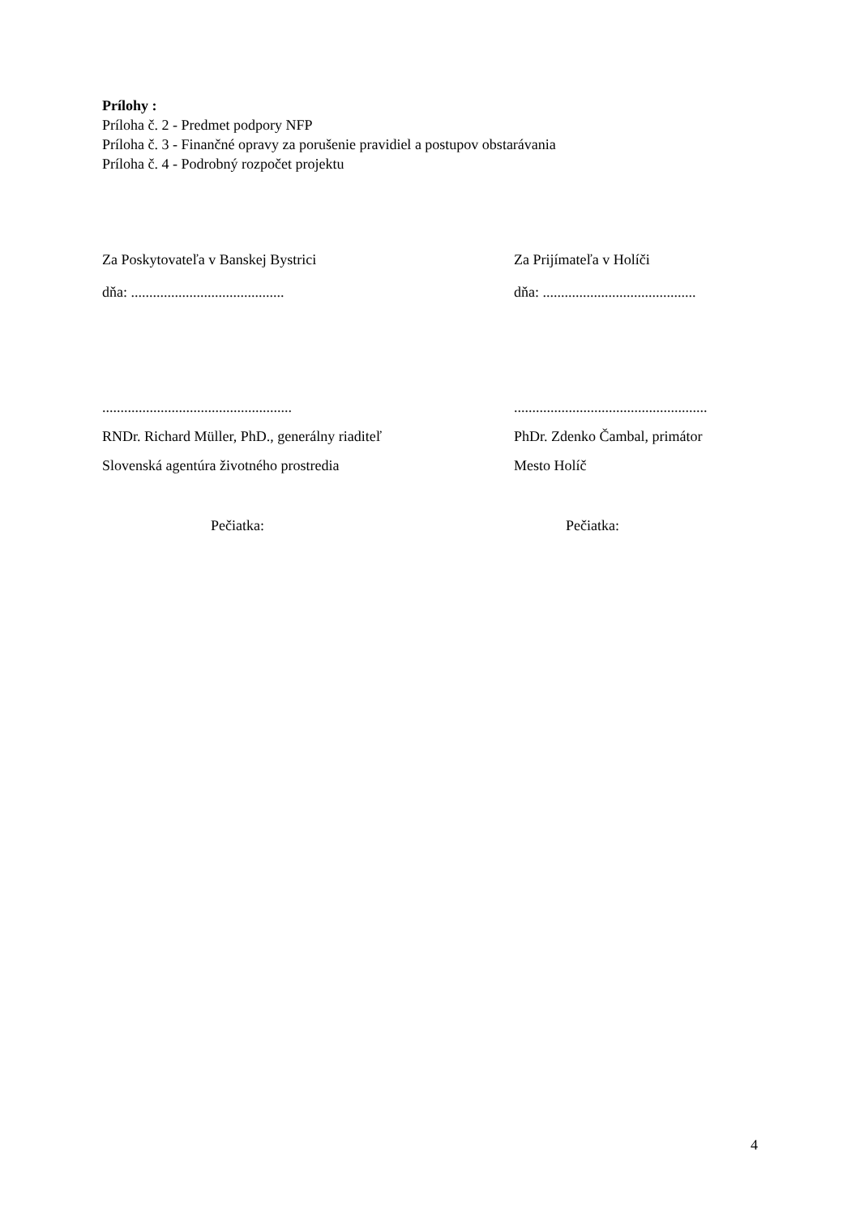Prílohy :
Príloha č. 2 - Predmet podpory NFP
Príloha č. 3 - Finančné opravy za porušenie pravidiel a postupov obstarávania
Príloha č. 4 - Podrobný rozpočet projektu
Za Poskytovateľa v Banskej Bystrici Za Prijímateľa v Holíči
dňa: .......................................... dňa: ..........................................
....................................................
.....................................................
RNDr. Richard Müller, PhD., generálny riaditeľ PhDr. Zdenko Čambal, primátor
Slovenská agentúra životného prostredia Mesto Holíč
Pečiatka: Pečiatka:
4